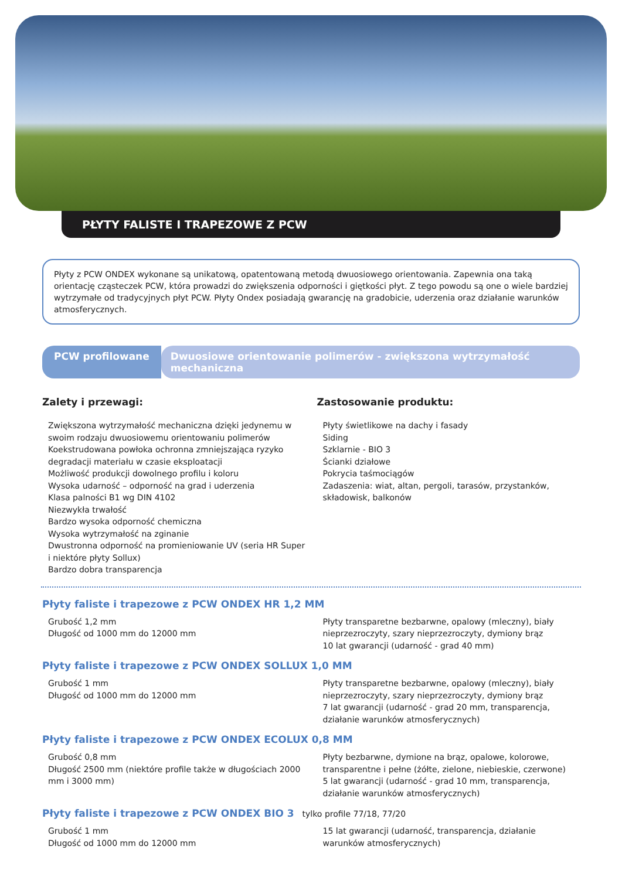PŁYTY FALISTE I TRAPEZOWE Z PCW
Płyty z PCW ONDEX wykonane są unikatową, opatentowaną metodą dwuosiowego orientowania. Zapewnia ona taką orientację cząsteczek PCW, która prowadzi do zwiększenia odporności i giętkości płyt. Z tego powodu są one o wiele bardziej wytrzymałe od tradycyjnych płyt PCW. Płyty Ondex posiadają gwarancję na gradobicie, uderzenia oraz działanie warunków atmosferycznych.
PCW profilowane Dwuosiowe orientowanie polimerów - zwiększona wytrzymałość mechaniczna
Zalety i przewagi:
Zwiększona wytrzymałość mechaniczna dzięki jedynemu w swoim rodzaju dwuosiowemu orientowaniu polimerów
Koekstrudowana powłoka ochronna zmniejszająca ryzyko degradacji materiału w czasie eksploatacji
Możliwość produkcji dowolnego profilu i koloru
Wysoka udarność – odporność na grad i uderzenia
Klasa palności B1 wg DIN 4102
Niezwykła trwałość
Bardzo wysoka odporność chemiczna
Wysoka wytrzymałość na zginanie
Dwustronna odporność na promieniowanie UV (seria HR Super i niektóre płyty Sollux)
Bardzo dobra transparencja
Zastosowanie produktu:
Płyty świetlikowe na dachy i fasady
Siding
Szklarnie - BIO 3
Ścianki działowe
Pokrycia taśmociągów
Zadaszenia: wiat, altan, pergoli, tarasów, przystanków, składowisk, balkonów
Płyty faliste i trapezowe z PCW ONDEX HR 1,2 MM
Grubość 1,2 mm
Długość od 1000 mm do 12000 mm
Płyty transparetne bezbarwne, opalowy (mleczny), biały nieprzezroczyty, szary nieprzezroczyty, dymiony brąz
10 lat gwarancji (udarność - grad 40 mm)
Płyty faliste i trapezowe z PCW ONDEX SOLLUX 1,0 MM
Grubość 1 mm
Długość od 1000 mm do 12000 mm
Płyty transparetne bezbarwne, opalowy (mleczny), biały nieprzezroczyty, szary nieprzezroczyty, dymiony brąz
7 lat gwarancji (udarność - grad 20 mm, transparencja, działanie warunków atmosferycznych)
Płyty faliste i trapezowe z PCW ONDEX ECOLUX 0,8 MM
Grubość 0,8 mm
Długość 2500 mm (niektóre profile także w długościach 2000 mm i 3000 mm)
Płyty bezbarwne, dymione na brąz, opalowe, kolorowe, transparentne i pełne (żółte, zielone, niebieskie, czerwone)
5 lat gwarancji (udarność - grad 10 mm, transparencja, działanie warunków atmosferycznych)
Płyty faliste i trapezowe z PCW ONDEX BIO 3 tylko profile 77/18, 77/20
Grubość 1 mm
Długość od 1000 mm do 12000 mm
15 lat gwarancji (udarność, transparencja, działanie warunków atmosferycznych)